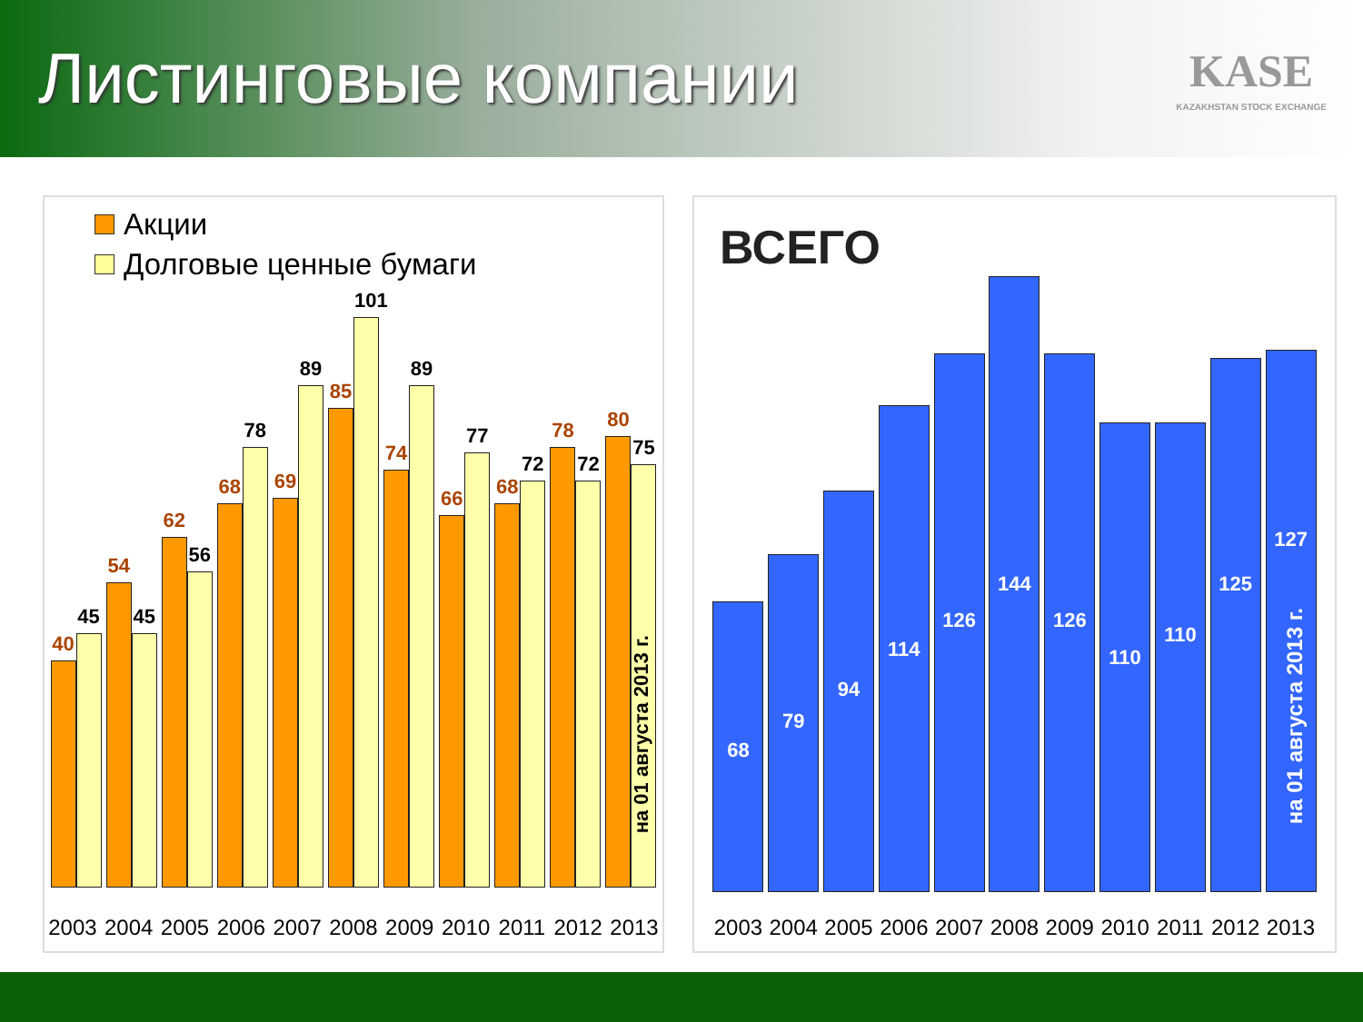Листинговые компании
KASE
KAZAKHSTAN STOCK EXCHANGE
Акции
Долговые ценные бумаги
40
45
54
45
62
56
68
78
69
89
85
101
74
89
66
77
68
72
78
72
80
75
на 01 августа 2013 г.
2003 2004 2005 2006 2007 2008 2009 2010 2011 2012 2013
ВСЕГО
68
79
94
114
126
144
126
110
110
125
127
на 01 августа 2013 г.
2003 2004 2005 2006 2007 2008 2009 2010 2011 2012 2013